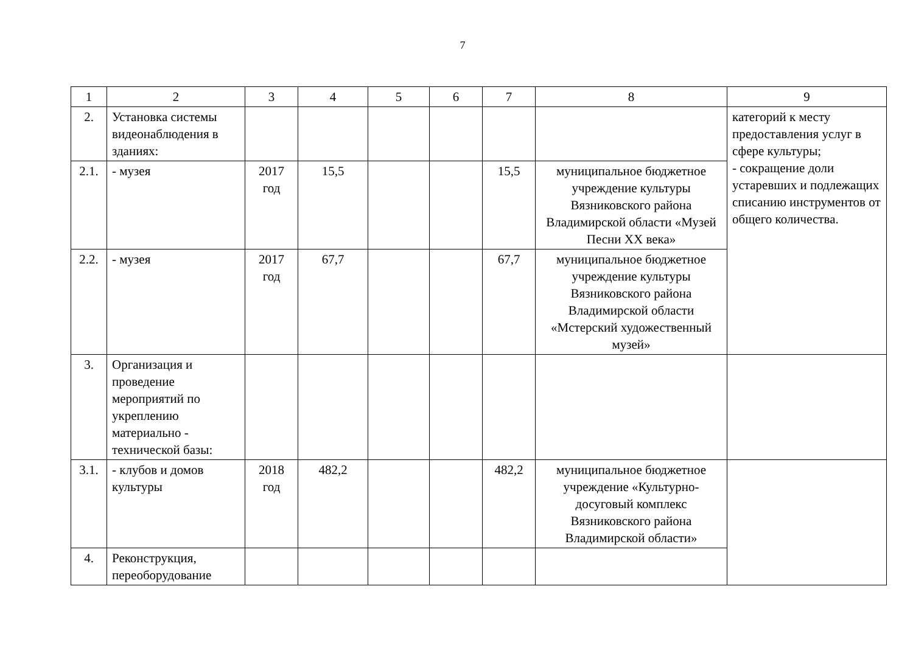7
| 1 | 2 | 3 | 4 | 5 | 6 | 7 | 8 | 9 |
| 2. | Установка системы видеонаблюдения в зданиях: | | | | | | | категорий к месту предоставления услуг в сфере культуры; - сокращение доли устаревших и подлежащих списанию инструментов от общего количества. |
| 2.1. | - музея | 2017 год | 15,5 | | | 15,5 | муниципальное бюджетное учреждение культуры Вязниковского района Владимирской области «Музей Песни XX века» | |
| 2.2. | - музея | 2017 год | 67,7 | | | 67,7 | муниципальное бюджетное учреждение культуры Вязниковского района Владимирской области «Мстерский художественный музей» | |
| 3. | Организация и проведение мероприятий по укреплению материально - технической базы: | | | | | | | |
| 3.1. | - клубов и домов культуры | 2018 год | 482,2 | | | 482,2 | муниципальное бюджетное учреждение «Культурно-досуговый комплекс Вязниковского района Владимирской области» | |
| 4. | Реконструкция, переоборудование | | | | | | | |